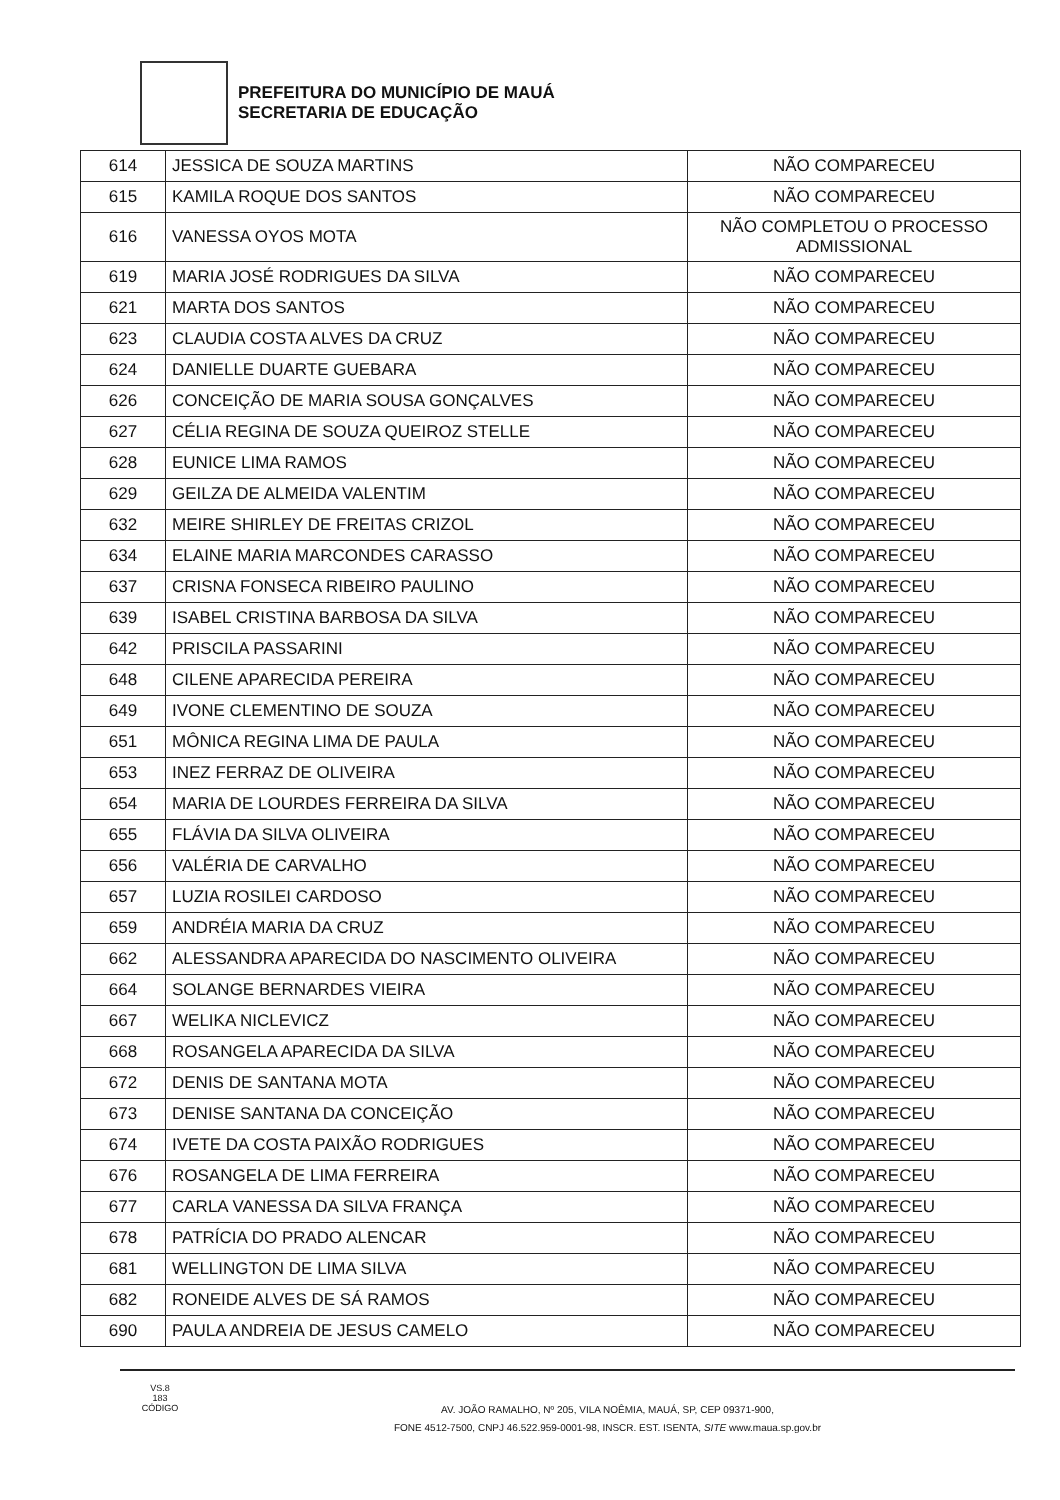PREFEITURA DO MUNICÍPIO DE MAUÁ
SECRETARIA DE EDUCAÇÃO
| 614 | JESSICA DE SOUZA MARTINS | NÃO COMPARECEU |
| 615 | KAMILA ROQUE DOS SANTOS | NÃO COMPARECEU |
| 616 | VANESSA OYOS MOTA | NÃO COMPLETOU O PROCESSO ADMISSIONAL |
| 619 | MARIA JOSÉ RODRIGUES DA SILVA | NÃO COMPARECEU |
| 621 | MARTA DOS SANTOS | NÃO COMPARECEU |
| 623 | CLAUDIA COSTA ALVES DA CRUZ | NÃO COMPARECEU |
| 624 | DANIELLE DUARTE GUEBARA | NÃO COMPARECEU |
| 626 | CONCEIÇÃO DE MARIA SOUSA GONÇALVES | NÃO COMPARECEU |
| 627 | CÉLIA REGINA DE SOUZA QUEIROZ STELLE | NÃO COMPARECEU |
| 628 | EUNICE LIMA RAMOS | NÃO COMPARECEU |
| 629 | GEILZA DE ALMEIDA VALENTIM | NÃO COMPARECEU |
| 632 | MEIRE SHIRLEY DE FREITAS CRIZOL | NÃO COMPARECEU |
| 634 | ELAINE MARIA MARCONDES CARASSO | NÃO COMPARECEU |
| 637 | CRISNA FONSECA RIBEIRO PAULINO | NÃO COMPARECEU |
| 639 | ISABEL CRISTINA BARBOSA DA SILVA | NÃO COMPARECEU |
| 642 | PRISCILA PASSARINI | NÃO COMPARECEU |
| 648 | CILENE APARECIDA PEREIRA | NÃO COMPARECEU |
| 649 | IVONE CLEMENTINO DE SOUZA | NÃO COMPARECEU |
| 651 | MÔNICA REGINA LIMA DE PAULA | NÃO COMPARECEU |
| 653 | INEZ FERRAZ DE OLIVEIRA | NÃO COMPARECEU |
| 654 | MARIA DE LOURDES FERREIRA DA SILVA | NÃO COMPARECEU |
| 655 | FLÁVIA DA SILVA OLIVEIRA | NÃO COMPARECEU |
| 656 | VALÉRIA DE CARVALHO | NÃO COMPARECEU |
| 657 | LUZIA ROSILEI CARDOSO | NÃO COMPARECEU |
| 659 | ANDRÉIA MARIA DA CRUZ | NÃO COMPARECEU |
| 662 | ALESSANDRA APARECIDA DO NASCIMENTO OLIVEIRA | NÃO COMPARECEU |
| 664 | SOLANGE BERNARDES VIEIRA | NÃO COMPARECEU |
| 667 | WELIKA NICLEVICZ | NÃO COMPARECEU |
| 668 | ROSANGELA APARECIDA DA SILVA | NÃO COMPARECEU |
| 672 | DENIS DE SANTANA MOTA | NÃO COMPARECEU |
| 673 | DENISE SANTANA DA CONCEIÇÃO | NÃO COMPARECEU |
| 674 | IVETE DA COSTA PAIXÃO RODRIGUES | NÃO COMPARECEU |
| 676 | ROSANGELA DE LIMA FERREIRA | NÃO COMPARECEU |
| 677 | CARLA VANESSA DA SILVA FRANÇA | NÃO COMPARECEU |
| 678 | PATRÍCIA DO PRADO ALENCAR | NÃO COMPARECEU |
| 681 | WELLINGTON DE LIMA SILVA | NÃO COMPARECEU |
| 682 | RONEIDE ALVES DE SÁ RAMOS | NÃO COMPARECEU |
| 690 | PAULA ANDREIA DE JESUS CAMELO | NÃO COMPARECEU |
VS.8
183
CÓDIGO
AV. JOÃO RAMALHO, Nº 205, VILA NOÊMIA, MAUÁ, SP, CEP 09371-900,
FONE 4512-7500, CNPJ 46.522.959-0001-98, INSCR. EST. ISENTA, SITE www.maua.sp.gov.br